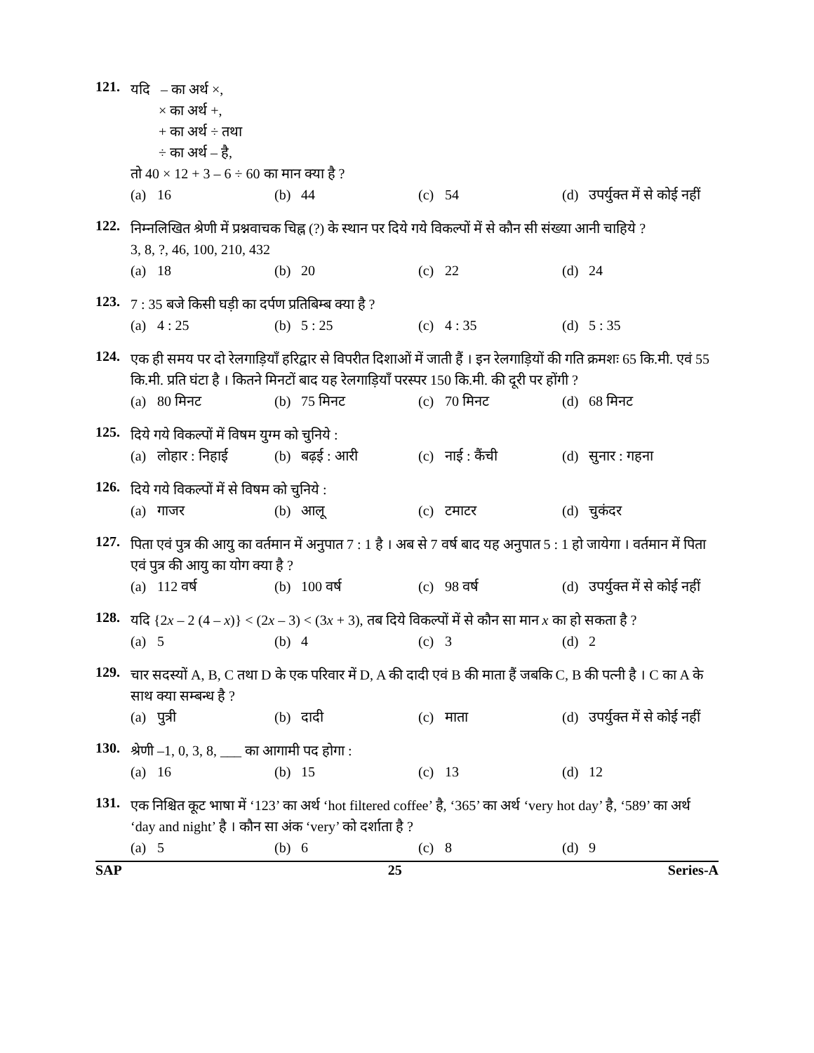121.
यदि – का अर्थ ×,
× का अर्थ +,
+ का अर्थ ÷ तथा
÷ का अर्थ – है,
तो 40 × 12 + 3 – 6 ÷ 60 का मान क्या है ?
(a) 16 (b) 44 (c) 54 (d) उपर्युक्त में से कोई नहीं
122.
निम्नलिखित श्रेणी में प्रश्नवाचक चिह्न (?) के स्थान पर दिये गये विकल्पों में से कौन सी संख्या आनी चाहिये ?
3, 8, ?, 46, 100, 210, 432
(a) 18 (b) 20 (c) 22 (d) 24
123.
7 : 35 बजे किसी घड़ी का दर्पण प्रतिबिम्ब क्या है ?
(a) 4 : 25 (b) 5 : 25 (c) 4 : 35 (d) 5 : 35
124.
एक ही समय पर दो रेलगाड़ियाँ हरिद्वार से विपरीत दिशाओं में जाती हैं । इन रेलगाड़ियों की गति क्रमशः 65 कि.मी. एवं 55 कि.मी. प्रति घंटा है । कितने मिनटों बाद यह रेलगाड़ियाँ परस्पर 150 कि.मी. की दूरी पर होंगी ?
(a) 80 मिनट (b) 75 मिनट (c) 70 मिनट (d) 68 मिनट
125.
दिये गये विकल्पों में विषम युग्म को चुनिये :
(a) लोहार : निहाई (b) बढ़ई : आरी (c) नाई : कैंची (d) सुनार : गहना
126.
दिये गये विकल्पों में से विषम को चुनिये :
(a) गाजर (b) आलू (c) टमाटर (d) चुकंदर
127.
पिता एवं पुत्र की आयु का वर्तमान में अनुपात 7 : 1 है । अब से 7 वर्ष बाद यह अनुपात 5 : 1 हो जायेगा । वर्तमान में पिता एवं पुत्र की आयु का योग क्या है ?
(a) 112 वर्ष (b) 100 वर्ष (c) 98 वर्ष (d) उपर्युक्त में से कोई नहीं
128.
यदि {2x – 2 (4 – x)} < (2x – 3) < (3x + 3), तब दिये विकल्पों में से कौन सा मान x का हो सकता है ?
(a) 5 (b) 4 (c) 3 (d) 2
129.
चार सदस्यों A, B, C तथा D के एक परिवार में D, A की दादी एवं B की माता हैं जबकि C, B की पत्नी है । C का A के साथ क्या सम्बन्ध है ?
(a) पुत्री (b) दादी (c) माता (d) उपर्युक्त में से कोई नहीं
130.
श्रेणी –1, 0, 3, 8, ___ का आगामी पद होगा :
(a) 16 (b) 15 (c) 13 (d) 12
131.
एक निश्चित कूट भाषा में ‘123’ का अर्थ ‘hot filtered coffee’ है, ‘365’ का अर्थ ‘very hot day’ है, ‘589’ का अर्थ ‘day and night’ है । कौन सा अंक ‘very’ को दर्शाता है ?
(a) 5 (b) 6 (c) 8 (d) 9
SAP 25 Series-A